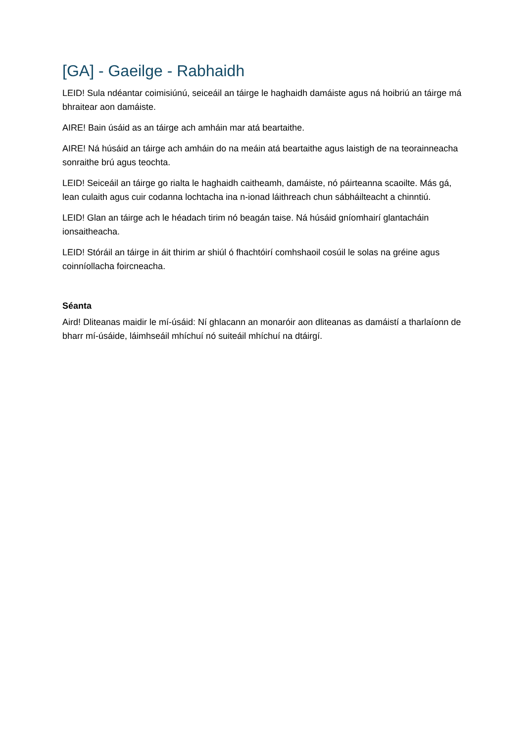[GA] - Gaeilge - Rabhaidh
LEID! Sula ndéantar coimisiúnú, seiceáil an táirge le haghaidh damáiste agus ná hoibriú an táirge má bhraitear aon damáiste.
AIRE! Bain úsáid as an táirge ach amháin mar atá beartaithe.
AIRE! Ná húsáid an táirge ach amháin do na meáin atá beartaithe agus laistigh de na teorainneacha sonraithe brú agus teochta.
LEID! Seiceáil an táirge go rialta le haghaidh caitheamh, damáiste, nó páirteanna scaoilte. Más gá, lean culaith agus cuir codanna lochtacha ina n-ionad láithreach chun sábháilteacht a chinntiú.
LEID! Glan an táirge ach le héadach tirim nó beagán taise. Ná húsáid gníomhairí glantacháin ionsaitheacha.
LEID! Stóráil an táirge in áit thirim ar shiúl ó fhachtóirí comhshaoil cosúil le solas na gréine agus coinníollacha foircneacha.
Séanta
Aird! Dliteanas maidir le mí-úsáid: Ní ghlacann an monaróir aon dliteanas as damáistí a tharlaíonn de bharr mí-úsáide, láimhseáil mhíchuí nó suiteáil mhíchuí na dtáirgí.